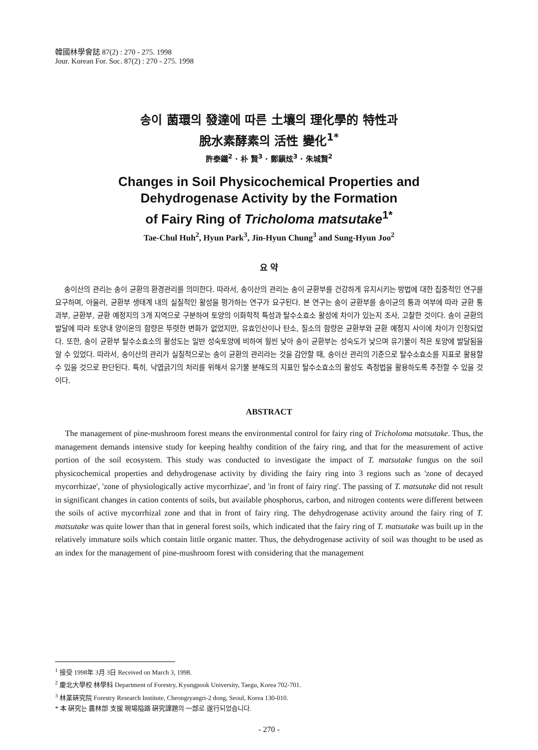韓國林學會誌 87(2) : 270 - 275. 1998
Jour. Korean For. Soc. 87(2) : 270 - 275. 1998
송이 菌環의 發達에 따른 土壤의 理化學的 特性과
脫水素酵素의 活性 變化<sup>1*</sup>
許泰鐵<sup>2</sup> · 朴 賢<sup>3</sup> · 鄭鎭炫<sup>3</sup> · 朱城賢<sup>2</sup>
Changes in Soil Physicochemical Properties and
Dehydrogenase Activity by the Formation
of Fairy Ring of Tricholoma matsutake<sup>1*</sup>
Tae-Chul Huh<sup>2</sup>, Hyun Park<sup>3</sup>, Jin-Hyun Chung<sup>3</sup> and Sung-Hyun Joo<sup>2</sup>
요 약
송이산의 관리는 송이 균환의 환경관리를 의미한다. 따라서, 송이산의 관리는 송이 균환부를 건강하게 유지시키는 방법에 대한 집중적인 연구를 요구하며, 아울러, 균환부 생태계 내의 실질적인 활성을 평가하는 연구가 요구된다. 본 연구는 송이 균환부를 송이균의 통과 여부에 따라 균환 통과부, 균환부, 균환 예정지의 3개 지역으로 구분하여 토양의 이화학적 특성과 탈수소효소 활성에 차이가 있는지 조사, 고찰한 것이다. 송이 균환의 발달에 따라 토양내 양이온의 함량은 뚜렷한 변화가 없었지만, 유효인산이나 탄소, 질소의 함량은 균환부와 균환 예정지 사이에 차이가 인정되었다. 또한, 송이 균환부 탈수소효소의 활성도는 일반 성숙토양에 비하여 훨씬 낮아 송이 균환부는 성숙도가 낮으며 유기물이 적은 토양에 발달됨을 알 수 있었다. 따라서, 송이산의 관리가 실질적으로는 송이 균환의 관리라는 것을 감안할 때, 송이산 관리의 기준으로 탈수소효소를 지표로 활용할 수 있을 것으로 판단된다. 특히, 낙엽긁기의 처리를 위해서 유기물 분해도의 지표인 탈수소효소의 활성도 측정법을 활용하도록 추천할 수 있을 것이다.
ABSTRACT
The management of pine-mushroom forest means the environmental control for fairy ring of Tricholoma matsutake. Thus, the management demands intensive study for keeping healthy condition of the fairy ring, and that for the measurement of active portion of the soil ecosystem. This study was conducted to investigate the impact of T. matsutake fungus on the soil physicochemical properties and dehydrogenase activity by dividing the fairy ring into 3 regions such as 'zone of decayed mycorrhizae', 'zone of physiologically active mycorrhizae', and 'in front of fairy ring'. The passing of T. matsutake did not result in significant changes in cation contents of soils, but available phosphorus, carbon, and nitrogen contents were different between the soils of active mycorrhizal zone and that in front of fairy ring. The dehydrogenase activity around the fairy ring of T. matsutake was quite lower than that in general forest soils, which indicated that the fairy ring of T. matsutake was built up in the relatively immature soils which contain little organic matter. Thus, the dehydrogenase activity of soil was thought to be used as an index for the management of pine-mushroom forest with considering that the management
<sup>1</sup> 接受 1998年 3月 3日 Received on March 3, 1998.
<sup>2</sup> 慶北大學校 林學科 Department of Forestry, Kyungpook University, Taegu, Korea 702-701.
<sup>3</sup> 林業硏究院 Forestry Research Institute, Cheongryangri-2 dong, Seoul, Korea 130-010.
* 本 硏究는 農林部 支援 現場隘路 硏究課題의 一部로 遂行되었습니다.
- 270 -